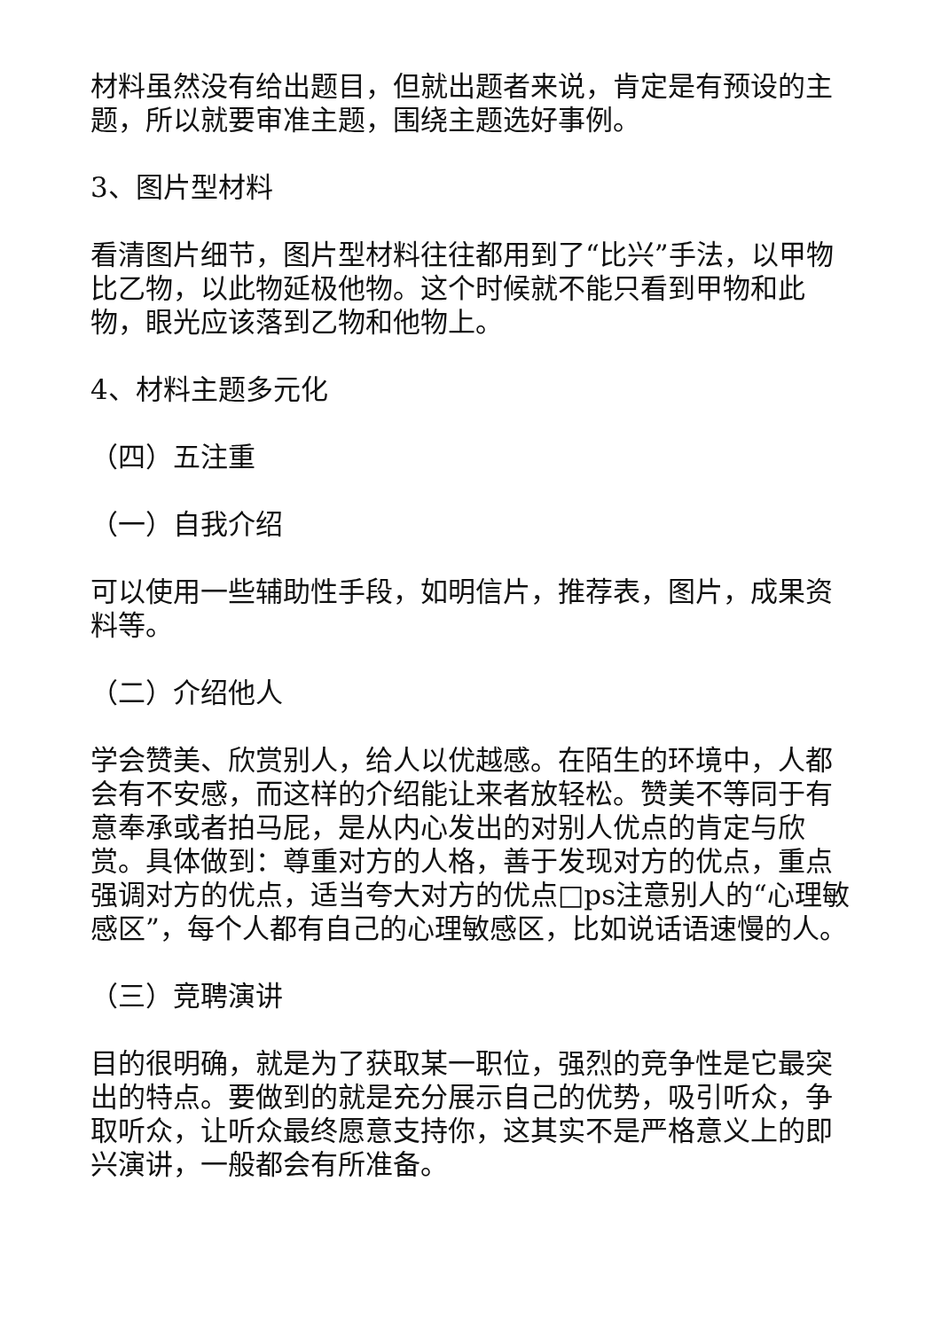材料虽然没有给出题目，但就出题者来说，肯定是有预设的主题，所以就要审准主题，围绕主题选好事例。
3、图片型材料
看清图片细节，图片型材料往往都用到了“比兴”手法，以甲物比乙物，以此物延极他物。这个时候就不能只看到甲物和此物，眼光应该落到乙物和他物上。
4、材料主题多元化
（四）五注重
（一）自我介绍
可以使用一些辅助性手段，如明信片，推荐表，图片，成果资料等。
（二）介绍他人
学会赞美、欣赏别人，给人以优越感。在陌生的环境中，人都会有不安感，而这样的介绍能让来者放轻松。赞美不等同于有意奉承或者拍马屁，是从内心发出的对别人优点的肯定与欣赏。具体做到：尊重对方的人格，善于发现对方的优点，重点强调对方的优点，适当夸大对方的优点□ps注意别人的“心理敏感区”，每个人都有自己的心理敏感区，比如说话语速慢的人。
（三）竞聘演讲
目的很明确，就是为了获取某一职位，强烈的竞争性是它最突出的特点。要做到的就是充分展示自己的优势，吸引听众，争取听众，让听众最终愿意支持你，这其实不是严格意义上的即兴演讲，一般都会有所准备。